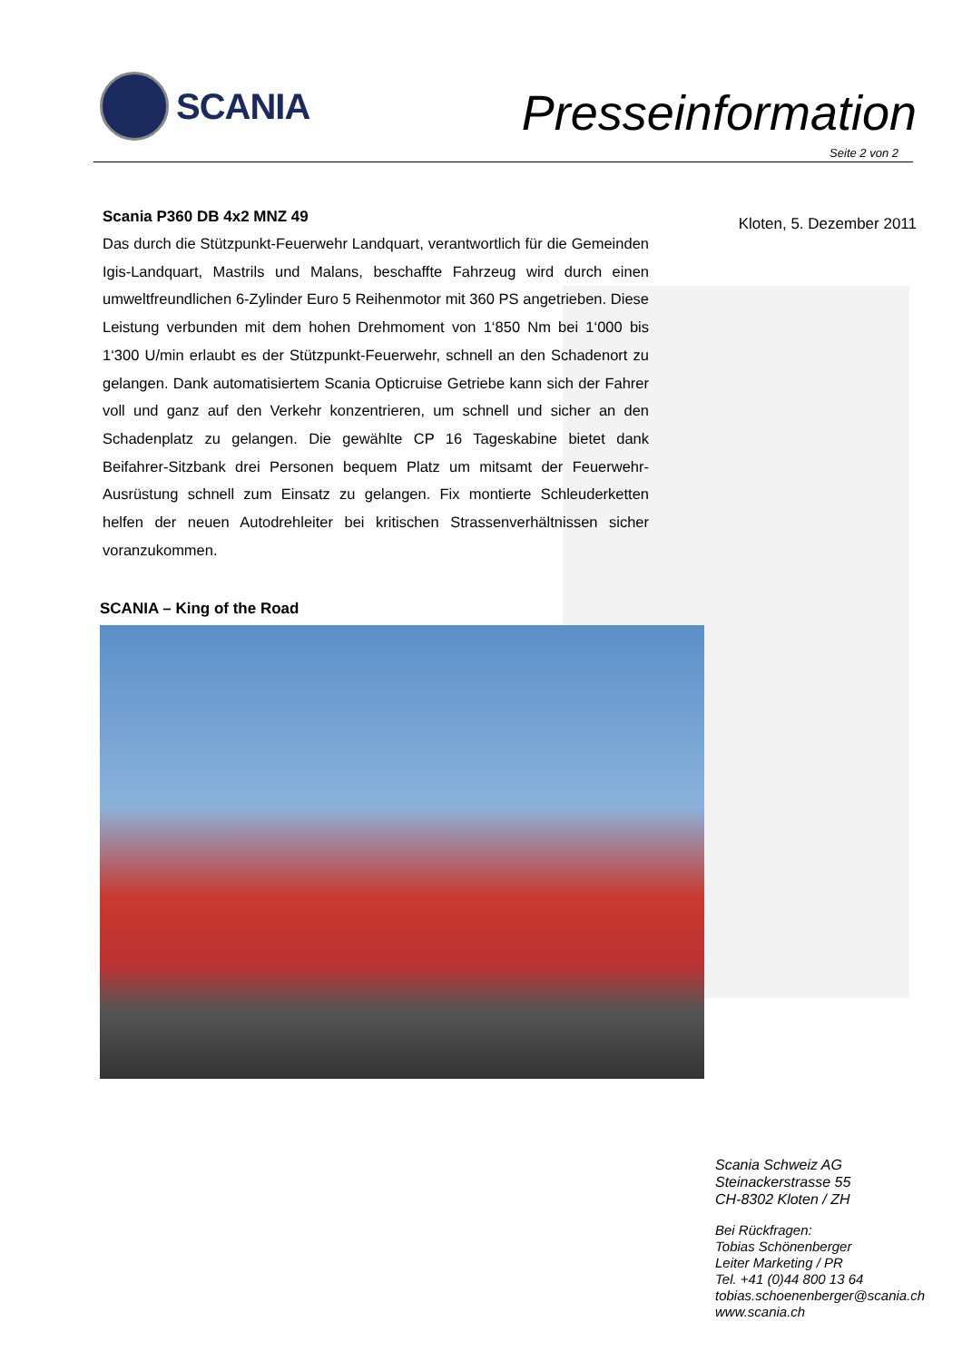SCANIA
Presseinformation
Seite 2 von 2
Scania P360 DB 4x2 MNZ 49
Das durch die Stützpunkt-Feuerwehr Landquart, verantwortlich für die Gemeinden Igis-Landquart, Mastrils und Malans, beschaffte Fahrzeug wird durch einen umweltfreundlichen 6-Zylinder Euro 5 Reihenmotor mit 360 PS angetrieben. Diese Leistung verbunden mit dem hohen Drehmoment von 1‘850 Nm bei 1‘000 bis 1‘300 U/min erlaubt es der Stützpunkt-Feuerwehr, schnell an den Schadenort zu gelangen. Dank automatisiertem Scania Opticruise Getriebe kann sich der Fahrer voll und ganz auf den Verkehr konzentrieren, um schnell und sicher an den Schadenplatz zu gelangen. Die gewählte CP 16 Tageskabine bietet dank Beifahrer-Sitzbank drei Personen bequem Platz um mitsamt der Feuerwehr-Ausrüstung schnell zum Einsatz zu gelangen. Fix montierte Schleuderketten helfen der neuen Autodrehleiter bei kritischen Strassenverhältnissen sicher voranzukommen.
Kloten, 5. Dezember 2011
SCANIA – King of the Road
Scania Schweiz AG
Steinackerstrasse 55
CH-8302 Kloten / ZH
Bei Rückfragen:
Tobias Schönenberger
Leiter Marketing / PR
Tel. +41 (0)44 800 13 64
tobias.schoenenberger@scania.ch
www.scania.ch